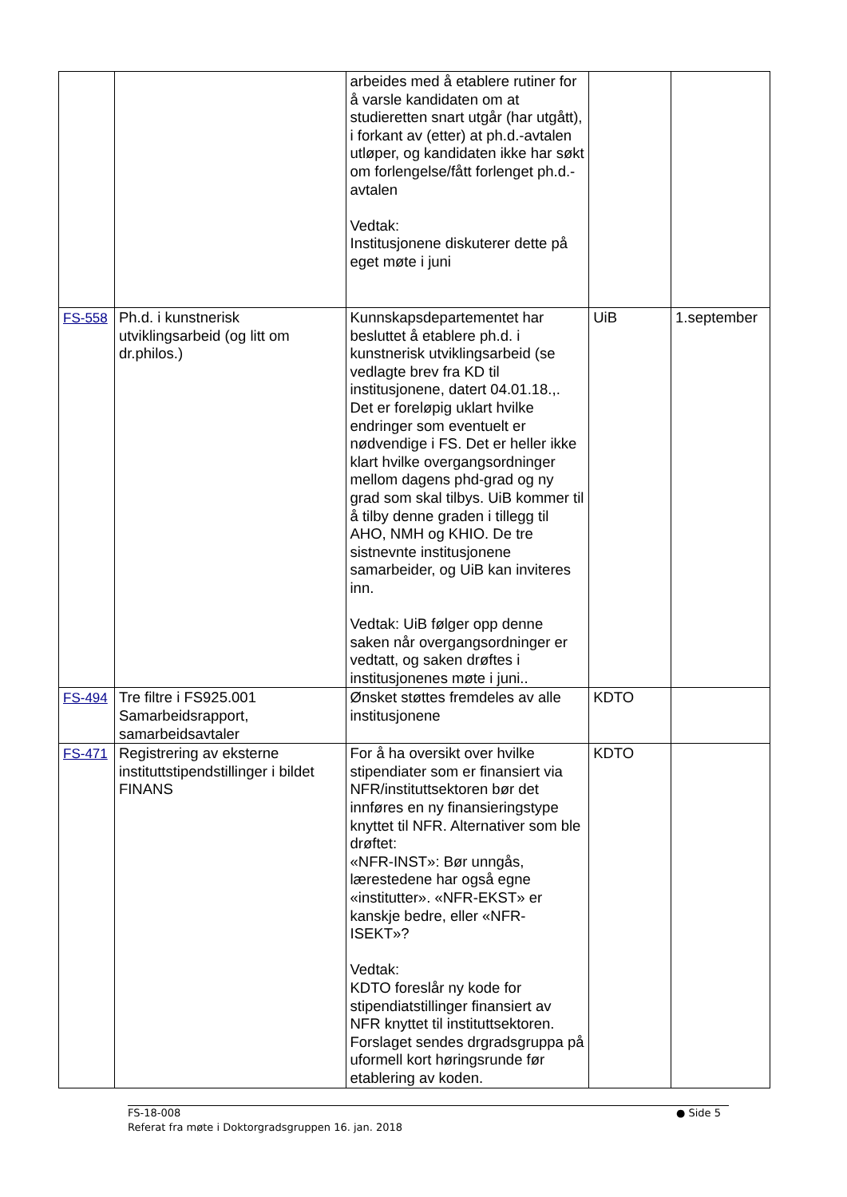| | | arbeides med å etablere rutiner for å varsle kandidaten om at studieretten snart utgår (har utgått), i forkant av (etter) at ph.d.-avtalen utløper, og kandidaten ikke har søkt om forlengelse/fått forlenget ph.d.-avtalen Vedtak: Institusjonene diskuterer dette på eget møte i juni | | |
| FS-558 | Ph.d. i kunstnerisk utviklingsarbeid (og litt om dr.philos.) | Kunnskapsdepartementet har besluttet å etablere ph.d. i kunstnerisk utviklingsarbeid (se vedlagte brev fra KD til institusjonene, datert 04.01.18.,. Det er foreløpig uklart hvilke endringer som eventuelt er nødvendige i FS. Det er heller ikke klart hvilke overgangsordninger mellom dagens phd-grad og ny grad som skal tilbys. UiB kommer til å tilby denne graden i tillegg til AHO, NMH og KHIO. De tre sistnevnte institusjonene samarbeider, og UiB kan inviteres inn. Vedtak: UiB følger opp denne saken når overgangsordninger er vedtatt, og saken drøftes i institusjonenes møte i juni.. | UiB | 1.september |
| FS-494 | Tre filtre i FS925.001 Samarbeidsrapport, samarbeidsavtaler | Ønsket støttes fremdeles av alle institusjonene | KDTO | |
| FS-471 | Registrering av eksterne instituttstipendstillinger i bildet FINANS | For å ha oversikt over hvilke stipendiater som er finansiert via NFR/instituttsektoren bør det innføres en ny finansieringstype knyttet til NFR. Alternativer som ble drøftet: «NFR-INST»: Bør unngås, lærestedene har også egne «institutter». «NFR-EKST» er kanskje bedre, eller «NFR-ISEKT»? Vedtak: KDTO foreslår ny kode for stipendiatstillinger finansiert av NFR knyttet til instituttsektoren. Forslaget sendes drgradsgruppa på uformell kort høringsrunde før etablering av koden. | KDTO | |
FS-18-008
Referat fra møte i Doktorgradsgruppen 16. jan. 2018
● Side 5